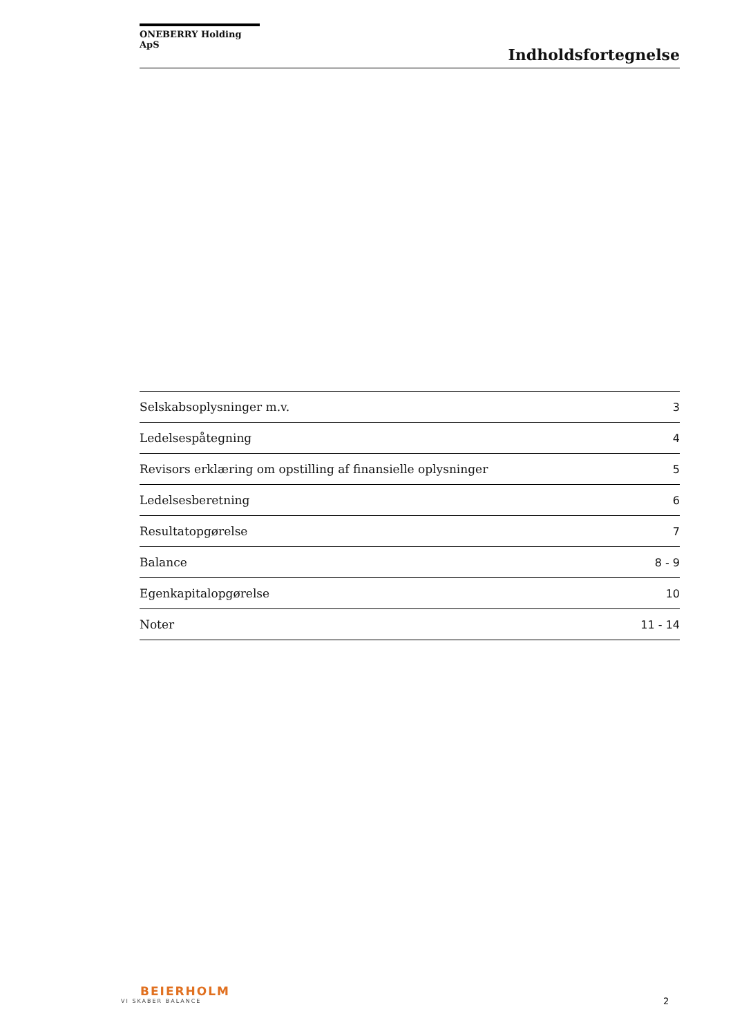ONEBERRY Holding ApS
Indholdsfortegnelse
| Selskabsoplysninger m.v. | 3 |
| Ledelsespåtegning | 4 |
| Revisors erklæring om opstilling af finansielle oplysninger | 5 |
| Ledelsesberetning | 6 |
| Resultatopgørelse | 7 |
| Balance | 8 - 9 |
| Egenkapitalopgørelse | 10 |
| Noter | 11 - 14 |
BEIERHOLM
VI SKABER BALANCE
2